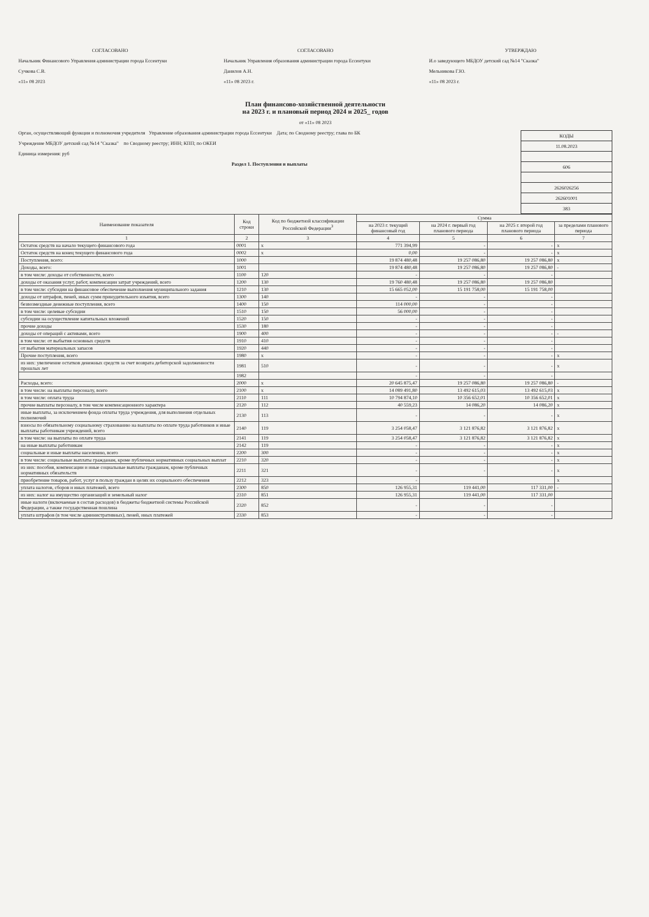СОГЛАСОВАНО
Начальник Финансового Управления администрации города Ессентуки
Сучкова С.В.
«11» 08 2023
СОГЛАСОВАНО
Начальник Управления образования администрации города Ессентуки
Данилов А.Н.
«11» 08 2023 г.
УТВЕРЖДАЮ
И.о заведующего МБДОУ детский сад №14 "Сказка"
Мельникова Г.Ю.
«11» 08 2023 г.
План финансово-хозяйственной деятельности
на 2023 г. и плановый период 2024 и 2025_ годов
от «11» 08 2023
| КОДЫ |
| 11.08.2023 |
| 606 |
| 2626026256 |
| 262601001 |
| 383 |
Орган, осуществляющий функции и полномочия учредителя Управление образования администрации города Ессентуки Дата; по Сводному реестру; глава по БК
Учреждение МБДОУ детский сад №14 "Сказка" по Сводному реестру; ИНН; КПП; по ОКЕИ
Единица измерения: руб
Раздел 1. Поступления и выплаты
| Наименование показателя | Код строки | Код по бюджетной классификации Российской Федерации<sup>3</sup> | Сумма | | | |
| --- | --- | --- | --- | --- | --- | --- |
| | | | на 2023 г. текущий финансовый год | на 2024 г. первый год планового периода | на 2025 г. второй год планового периода | за пределами планового периода |
| 1 | 2 | 3 | 4 | 5 | 6 | 7 |
| Остаток средств на начало текущего финансового года | 0001 | x | 771 394,99 | - | - | x |
| Остаток средств на конец текущего финансового года | 0002 | x | 0,00 | - | - | x |
| Поступления, всего: | 1000 | | 19 874 480,48 | 19 257 086,80 | 19 257 086,80 | x |
| Доходы, всего: | 1001 | | 19 874 480,48 | 19 257 086,80 | 19 257 086,80 | - |
| в том числе: доходы от собственности, всего | 1100 | 120 | - | - | - | |
| доходы от оказания услуг, работ, компенсации затрат учреждений, всего | 1200 | 130 | 19 760 480,48 | 19 257 086,80 | 19 257 086,80 | |
| в том числе: субсидии на финансовое обеспечение выполнения муниципального задания | 1210 | 130 | 15 665 052,00 | 15 191 758,00 | 15 191 758,00 | |
| доходы от штрафов, пеней, иных сумм принудительного изъятия, всего | 1300 | 140 | - | - | - | |
| безвозмездные денежные поступления, всего | 1400 | 150 | 114 000,00 | - | - | |
| в том числе: целевые субсидии | 1510 | 150 | 56 000,00 | - | - | |
| субсидии на осуществление капитальных вложений | 1520 | 150 | - | - | - | |
| прочие доходы | 1530 | 180 | - | - | - | |
| доходы от операций с активами, всего | 1900 | 400 | - | - | - | - |
| в том числе: от выбытия основных средств | 1910 | 410 | - | - | - | |
| от выбытия материальных запасов | 1920 | 440 | - | - | - | |
| Прочие поступления, всего | 1980 | x | - | - | - | x |
| из них: увеличение остатков денежных средств за счет возврата дебиторской задолженности прошлых лет | 1981 | 510 | - | - | - | x |
| | 1982 | | - | - | - | |
| Расходы, всего: | 2000 | x | 20 645 875,47 | 19 257 086,80 | 19 257 086,80 | - |
| в том числе: на выплаты персоналу, всего | 2100 | x | 14 089 491,80 | 13 492 615,03 | 13 492 615,03 | x |
| в том числе: оплата труда | 2110 | 111 | 10 794 874,10 | 10 356 652,01 | 10 356 652,01 | x |
| прочие выплаты персоналу, в том числе компенсационного характера | 2120 | 112 | 40 559,23 | 14 086,20 | 14 086,20 | x |
| иные выплаты, за исключением фонда оплаты труда учреждения, для выполнения отдельных полномочий | 2130 | 113 | - | - | - | x |
| взносы по обязательному социальному страхованию на выплаты по оплате труда работников и иные выплаты работникам учреждений, всего | 2140 | 119 | 3 254 058,47 | 3 121 876,82 | 3 121 876,82 | x |
| в том числе: на выплаты по оплате труда | 2141 | 119 | 3 254 058,47 | 3 121 876,82 | 3 121 876,82 | x |
| на иные выплаты работникам | 2142 | 119 | - | - | - | x |
| социальные и иные выплаты населению, всего | 2200 | 300 | - | - | - | x |
| в том числе: социальные выплаты гражданам, кроме публичных нормативных социальных выплат | 2210 | 320 | - | - | - | x |
| из них: пособия, компенсации и иные социальные выплаты гражданам, кроме публичных нормативных обязательств | 2211 | 321 | - | - | - | x |
| приобретение товаров, работ, услуг в пользу граждан в целях их социального обеспечения | 2212 | 323 | - | | | x |
| уплата налогов, сборов и иных платежей, всего | 2300 | 850 | 126 955,31 | 119 441,00 | 117 331,00 | - |
| из них: налог на имущество организаций и земельный налог | 2310 | 851 | 126 955,31 | 119 441,00 | 117 331,00 | |
| иные налоги (включаемые в состав расходов) в бюджеты бюджетной системы Российской Федерации, а также государственная пошлина | 2320 | 852 | - | - | - | |
| уплата штрафов (в том числе административных), пеней, иных платежей | 2330 | 853 | - | - | - | |